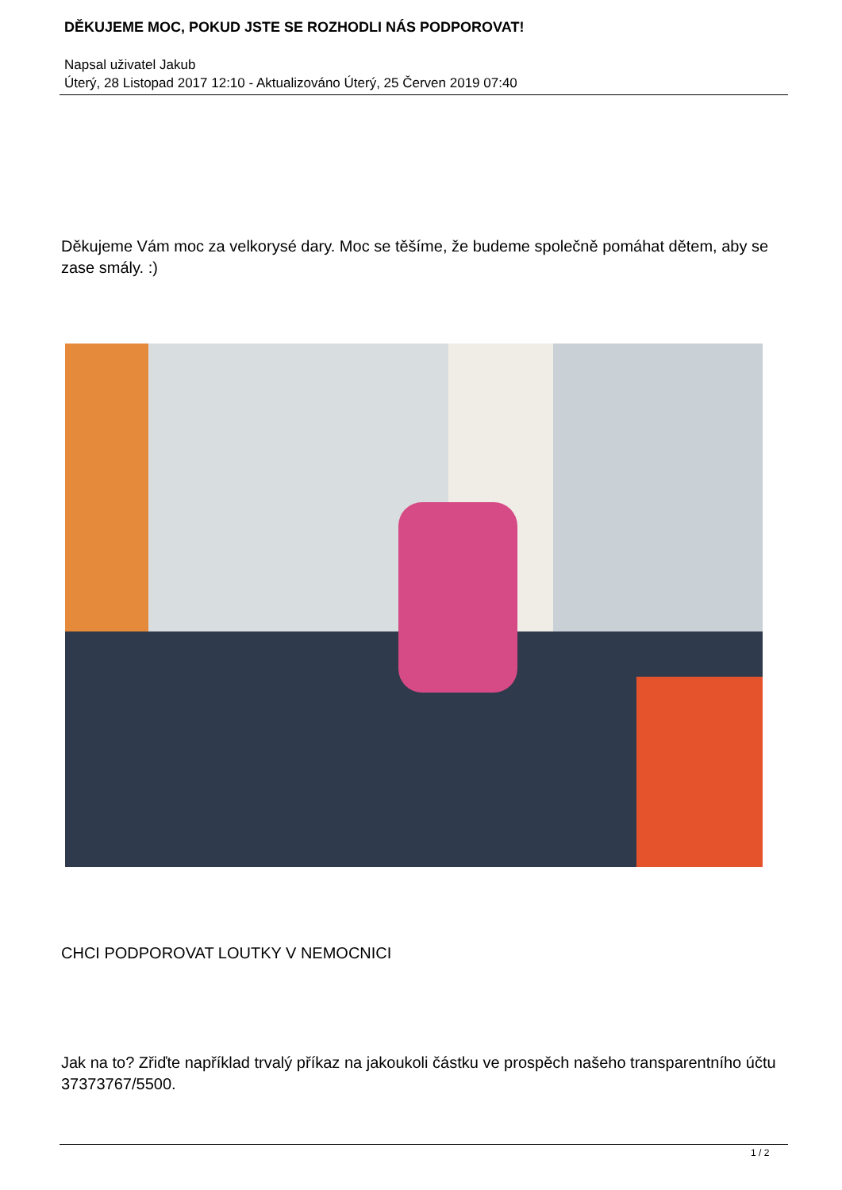DĚKUJEME MOC, POKUD JSTE SE ROZHODLI NÁS PODPOROVAT!
Napsal uživatel Jakub
Úterý, 28 Listopad 2017 12:10 - Aktualizováno Úterý, 25 Červen 2019 07:40
Děkujeme Vám moc za velkorysé dary. Moc se těšíme, že budeme společně pomáhat dětem, aby se zase smály. :)
CHCI PODPOROVAT LOUTKY V NEMOCNICI
Jak na to? Zřiďte například trvalý příkaz na jakoukoli částku ve prospěch našeho transparentního účtu 37373767/5500.
1 / 2